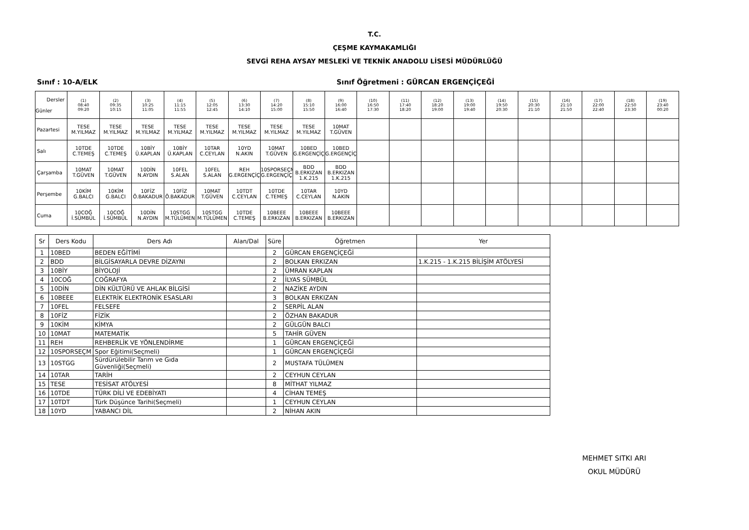T.C.
ÇEŞME KAYMAKAMLIĞI
SEVGİ REHA AYSAY MESLEKİ VE TEKNİK ANADOLU LİSESİ MÜDÜRLÜĞÜ
Sınıf : 10-A/ELK Sınıf Öğretmeni : GÜRCAN ERGENÇİÇEĞİ
| Dersler Günler | (1) 08:40 09:20 | (2) 09:35 10:15 | (3) 10:25 11:05 | (4) 11:15 11:55 | (5) 12:05 12:45 | (6) 13:30 14:10 | (7) 14:20 15:00 | (8) 15:10 15:50 | (9) 16:00 16:40 | (10) 16:50 17:30 | (11) 17:40 18:20 | (12) 18:20 19:00 | (13) 19:00 19:40 | (14) 19:50 20:30 | (15) 20:30 21:10 | (16) 21:10 21:50 | (17) 22:00 22:40 | (18) 22:50 23:30 | (19) 23:40 00:20 |
| --- | --- | --- | --- | --- | --- | --- | --- | --- | --- | --- | --- | --- | --- | --- | --- | --- | --- | --- | --- |
| Pazartesi | TESE M.YILMAZ | TESE M.YILMAZ | TESE M.YILMAZ | TESE M.YILMAZ | TESE M.YILMAZ | TESE M.YILMAZ | TESE M.YILMAZ | TESE M.YILMAZ | 10MAT T.GÜVEN | | | | | | | | | | |
| Salı | 10TDE C.TEMEŞ | 10TDE C.TEMEŞ | 10BİY Ü.KAPLAN | 10BİY Ü.KAPLAN | 10TAR C.CEYLAN | 10YD N.AKIN | 10MAT T.GÜVEN | 10BED G.ERGENÇİÇ | 10BED G.ERGENÇİÇ | | | | | | | | | | |
| Çarşamba | 10MAT T.GÜVEN | 10MAT T.GÜVEN | 10DİN N.AYDIN | 10FEL S.ALAN | 10FEL S.ALAN | REH G.ERGENÇİÇ | 10SPORSEÇM G.ERGENÇİÇ | BDD B.ERKIZAN 1.K.215 | BDD B.ERKIZAN 1.K.215 | | | | | | | | | | |
| Perşembe | 10KİM G.BALCI | 10KİM G.BALCI | 10FİZ Ö.BAKADUR | 10FİZ Ö.BAKADUR | 10MAT T.GÜVEN | 10TDT C.CEYLAN | 10TDE C.TEMEŞ | 10TAR C.CEYLAN | 10YD N.AKIN | | | | | | | | | | |
| Cuma | 10COĞ İ.SÜMBÜL | 10COĞ İ.SÜMBÜL | 10DİN N.AYDIN | 10STGG M.TÜLÜMEN | 10STGG M.TÜLÜMEN | 10TDE C.TEMEŞ | 10BEEE B.ERKIZAN | 10BEEE B.ERKIZAN | 10BEEE B.ERKIZAN | | | | | | | | | | |
| Sr | Ders Kodu | Ders Adı | Alan/Dal | Süre | Öğretmen | Yer |
| --- | --- | --- | --- | --- | --- | --- |
| 1 | 10BED | BEDEN EĞİTİMİ | | 2 | GÜRCAN ERGENÇİÇEĞİ | |
| 2 | BDD | BİLGİSAYARLA DEVRE DİZAYNI | | 2 | BOLKAN ERKIZAN | 1.K.215 - 1.K.215 BİLİŞİM ATÖLYESİ |
| 3 | 10BİY | BİYOLOJİ | | 2 | ÜMRAN KAPLAN | |
| 4 | 10COĞ | COĞRAFYA | | 2 | İLYAS SÜMBÜL | |
| 5 | 10DİN | DİN KÜLTÜRÜ VE AHLAK BİLGİSİ | | 2 | NAZİKE AYDIN | |
| 6 | 10BEEE | ELEKTRİK ELEKTRONİK ESASLARI | | 3 | BOLKAN ERKIZAN | |
| 7 | 10FEL | FELSEFE | | 2 | SERPİL ALAN | |
| 8 | 10FİZ | FİZİK | | 2 | ÖZHAN BAKADUR | |
| 9 | 10KİM | KİMYA | | 2 | GÜLGÜN BALCI | |
| 10 | 10MAT | MATEMATİK | | 5 | TAHİR GÜVEN | |
| 11 | REH | REHBERLİK VE YÖNLENDİRME | | 1 | GÜRCAN ERGENÇİÇEĞİ | |
| 12 | 10SPORSEÇM | Spor Eğitimi(Seçmeli) | | 1 | GÜRCAN ERGENÇİÇEĞİ | |
| 13 | 10STGG | Sürdürülebilir Tarım ve Gıda Güvenliği(Seçmeli) | | 2 | MUSTAFA TÜLÜMEN | |
| 14 | 10TAR | TARİH | | 2 | CEYHUN CEYLAN | |
| 15 | TESE | TESİSAT ATÖLYESİ | | 8 | MİTHAT YILMAZ | |
| 16 | 10TDE | TÜRK DİLİ VE EDEBİYATI | | 4 | CİHAN TEMEŞ | |
| 17 | 10TDT | Türk Düşünce Tarihi(Seçmeli) | | 1 | CEYHUN CEYLAN | |
| 18 | 10YD | YABANCI DİL | | 2 | NİHAN AKIN | |
MEHMET SITKI ARI
OKUL MÜDÜRÜ